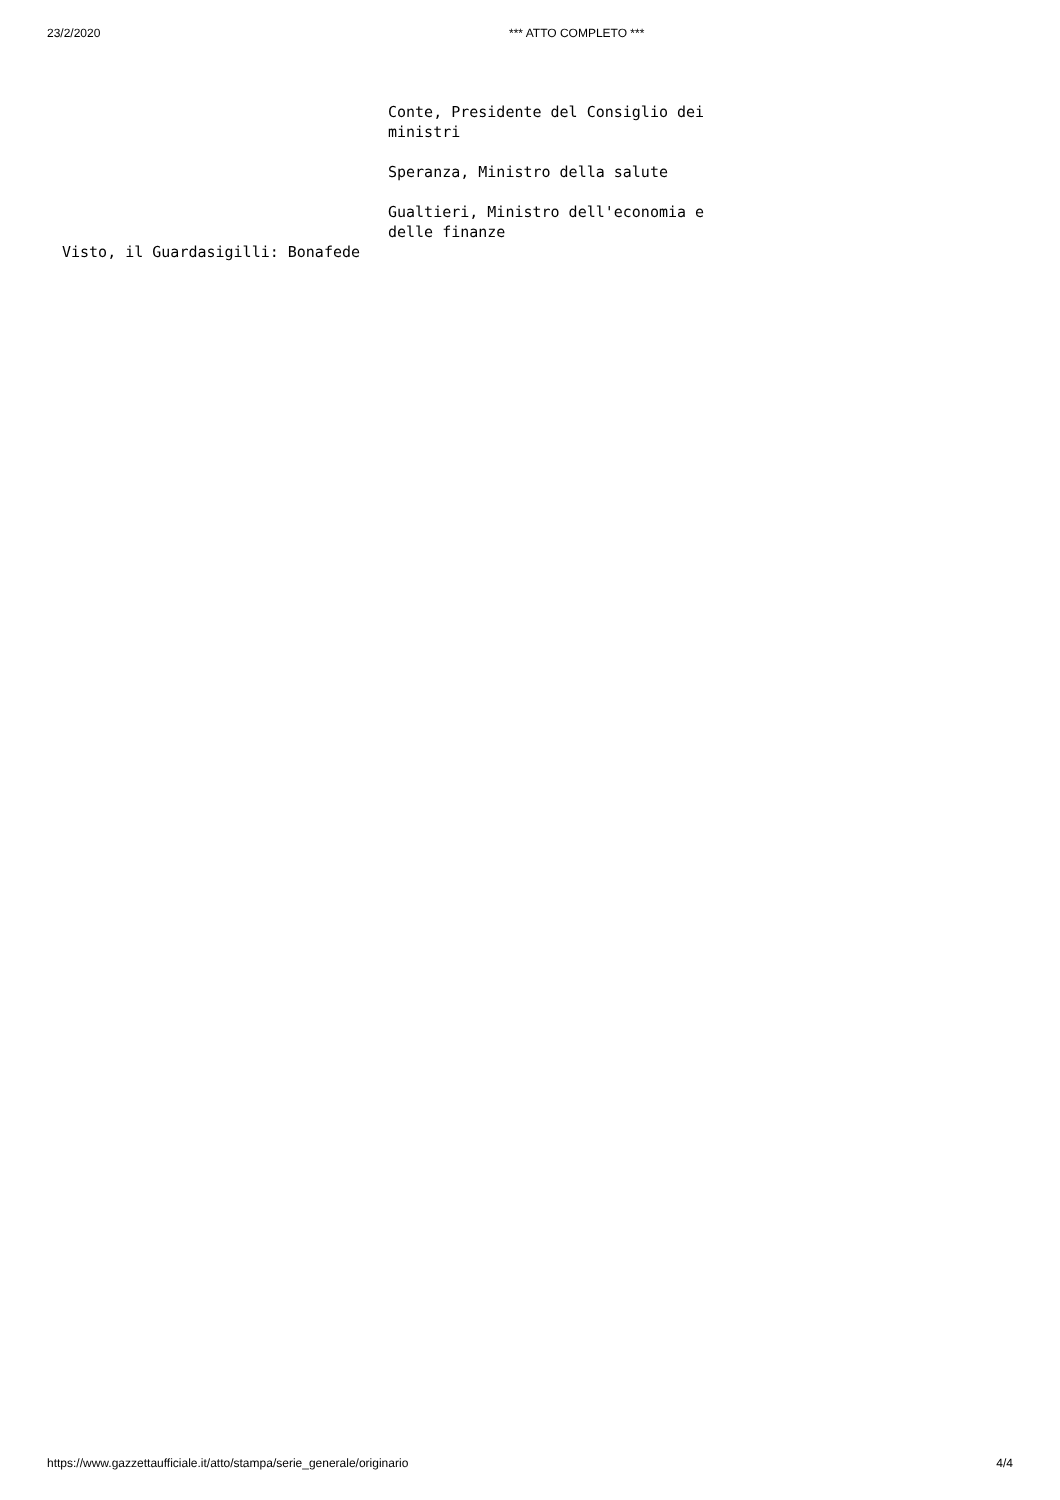23/2/2020 *** ATTO COMPLETO ***
Conte, Presidente del Consiglio dei ministri
Speranza, Ministro della salute
Gualtieri, Ministro dell'economia e delle finanze
Visto, il Guardasigilli: Bonafede
https://www.gazzettaufficiale.it/atto/stampa/serie_generale/originario 4/4